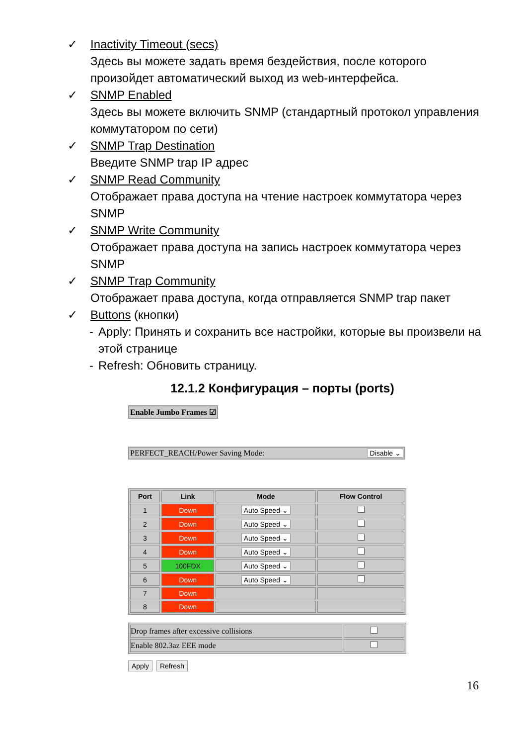✓ Inactivity Timeout (secs)
Здесь вы можете задать время бездействия, после которого произойдет автоматический выход из web-интерфейса.
✓ SNMP Enabled
Здесь вы можете включить SNMP (стандартный протокол управления коммутатором по сети)
✓ SNMP Trap Destination
Введите SNMP trap IP адрес
✓ SNMP Read Community
Отображает права доступа на чтение настроек коммутатора через SNMP
✓ SNMP Write Community
Отображает права доступа на запись настроек коммутатора через SNMP
✓ SNMP Trap Community
Отображает права доступа, когда отправляется SNMP trap пакет
✓ Buttons (кнопки)
- Apply: Принять и сохранить все настройки, которые вы произвели на этой странице
- Refresh: Обновить страницу.
12.1.2 Конфигурация – порты (ports)
Enable Jumbo Frames ☑ PERFECT_REACH/Power Saving Mode: Disable ⌄
| Port | Link | Mode | Flow Control |
| --- | --- | --- | --- |
| 1 | Down | Auto Speed ⌄ | |
| 2 | Down | Auto Speed ⌄ | |
| 3 | Down | Auto Speed ⌄ | |
| 4 | Down | Auto Speed ⌄ | |
| 5 | 100FDX | Auto Speed ⌄ | |
| 6 | Down | Auto Speed ⌄ | |
| 7 | Down | | |
| 8 | Down | | |
| Drop frames after excessive collisions | |
| Enable 802.3az EEE mode | |
Apply Refresh
16